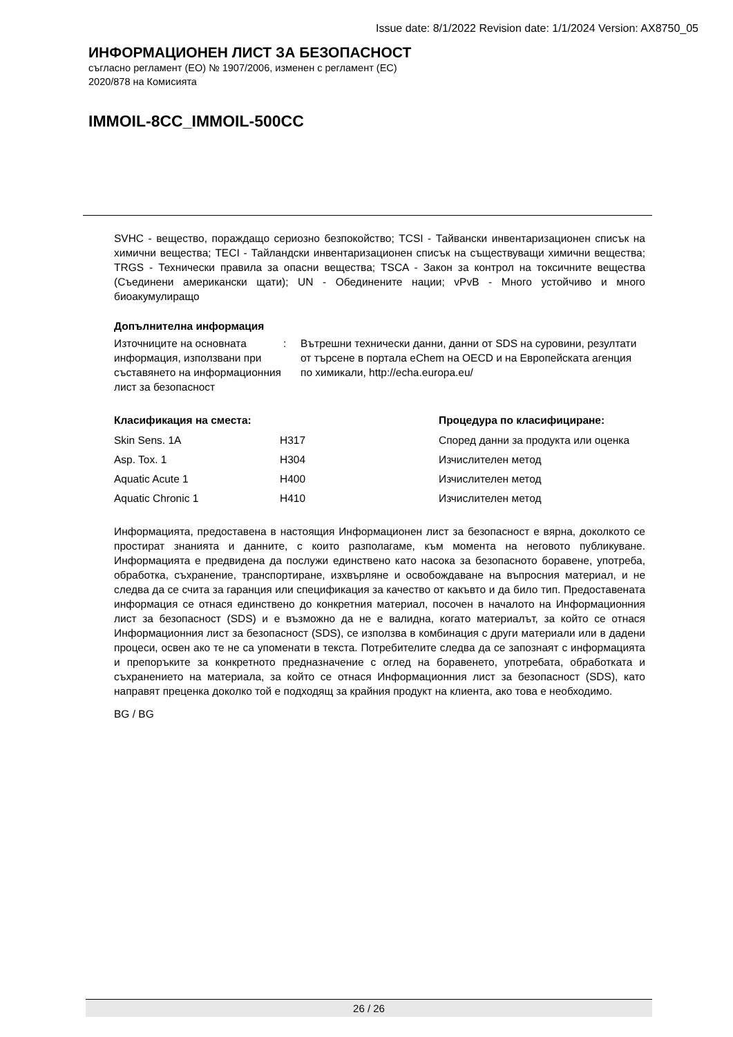Issue date: 8/1/2022 Revision date: 1/1/2024 Version: AX8750_05
ИНФОРМАЦИОНЕН ЛИСТ ЗА БЕЗОПАСНОСТ
съгласно регламент (ЕО) № 1907/2006, изменен с регламент (ЕС)
2020/878 на Комисията
IMMOIL-8CC_IMMOIL-500CC
SVHC - вещество, пораждащо сериозно безпокойство; TCSI - Тайвански инвентаризационен списък на химични вещества; TECI - Тайландски инвентаризационен списък на съществуващи химични вещества; TRGS - Технически правила за опасни вещества; TSCA - Закон за контрол на токсичните вещества (Съединени американски щати); UN - Обединените нации; vPvB - Много устойчиво и много биоакумулиращо
Допълнителна информация
| Източниците на основната информация, използвани при съставянето на информационния лист за безопасност | : | Вътрешни технически данни, данни от SDS на суровини, резултати от търсене в портала eChem на OECD и на Европейската агенция по химикали, http://echa.europa.eu/ |
| Класификация на сместа: | | Процедура по класифициране: |
| --- | --- | --- |
| Skin Sens. 1A | H317 | Според данни за продукта или оценка |
| Asp. Tox. 1 | H304 | Изчислителен метод |
| Aquatic Acute 1 | H400 | Изчислителен метод |
| Aquatic Chronic 1 | H410 | Изчислителен метод |
Информацията, предоставена в настоящия Информационен лист за безопасност е вярна, доколкото се простират знанията и данните, с които разполагаме, към момента на неговото публикуване. Информацията е предвидена да послужи единствено като насока за безопасното боравене, употреба, обработка, съхранение, транспортиране, изхвърляне и освобождаване на въпросния материал, и не следва да се счита за гаранция или спецификация за качество от какъвто и да било тип. Предоставената информация се отнася единствено до конкретния материал, посочен в началото на Информационния лист за безопасност (SDS) и е възможно да не е валидна, когато материалът, за който се отнася Информационния лист за безопасност (SDS), се използва в комбинация с други материали или в дадени процеси, освен ако те не са упоменати в текста. Потребителите следва да се запознаят с информацията и препоръките за конкретното предназначение с оглед на боравенето, употребата, обработката и съхранението на материала, за който се отнася Информационния лист за безопасност (SDS), като направят преценка доколко той е подходящ за крайния продукт на клиента, ако това е необходимо.
BG / BG
26 / 26